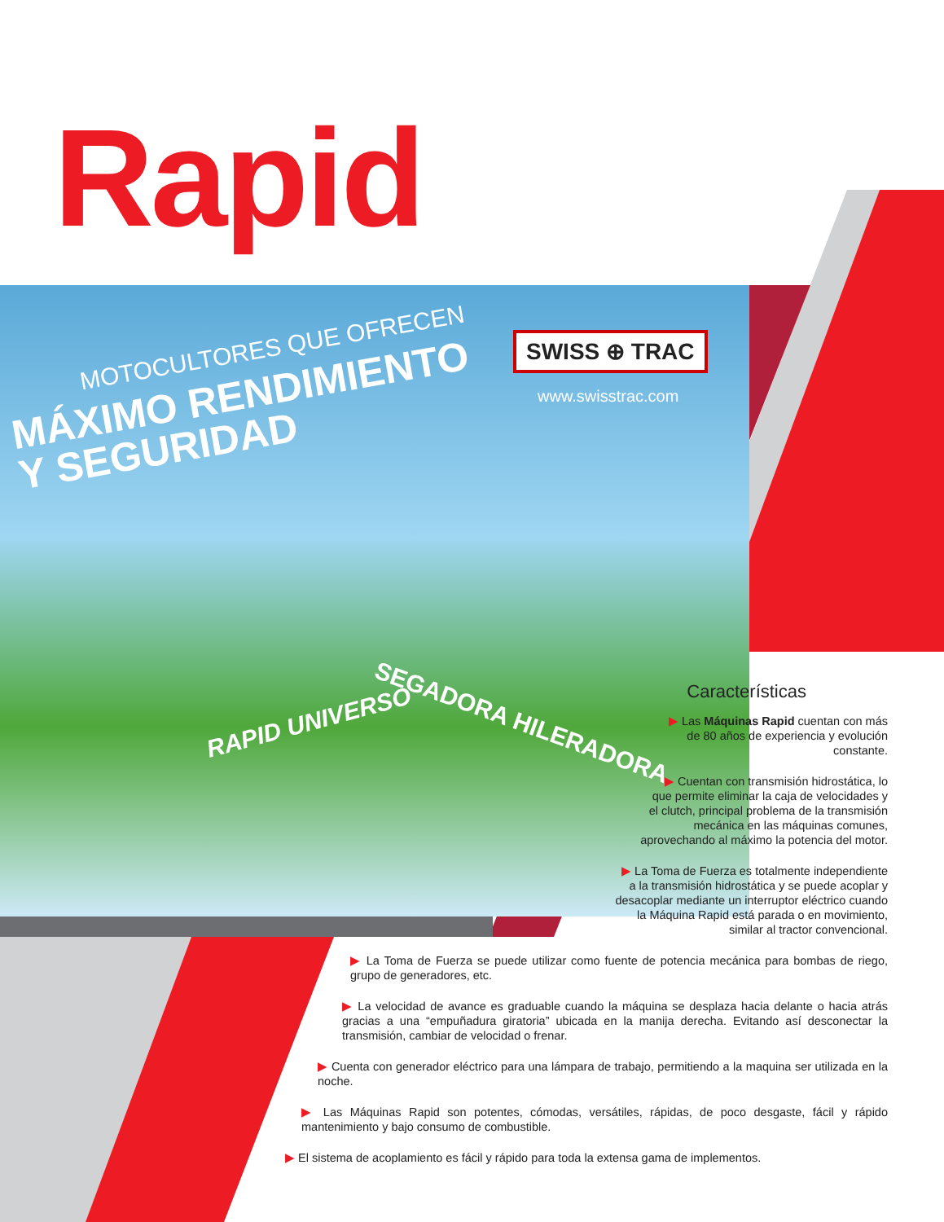Rapid
MOTOCULTORES QUE OFRECEN
MÁXIMO RENDIMIENTO
Y SEGURIDAD
SWISS ⊕ TRAC
www.swisstrac.com
RAPID UNIVERSO SEGADORA HILERADORA
Características
▶ Las Máquinas Rapid cuentan con más
de 80 años de experiencia y evolución
constante.
▶ Cuentan con transmisión hidrostática, lo
que permite eliminar la caja de velocidades y
el clutch, principal problema de la transmisión
mecánica en las máquinas comunes,
aprovechando al máximo la potencia del motor.
▶ La Toma de Fuerza es totalmente independiente
a la transmisión hidrostática y se puede acoplar y
desacoplar mediante un interruptor eléctrico cuando
la Máquina Rapid está parada o en movimiento,
similar al tractor convencional.
▶ La Toma de Fuerza se puede utilizar como fuente de potencia mecánica para bombas de riego, grupo de generadores, etc.
▶ La velocidad de avance es graduable cuando la máquina se desplaza hacia delante o hacia atrás gracias a una “empuñadura giratoria” ubicada en la manija derecha. Evitando así desconectar la transmisión, cambiar de velocidad o frenar.
▶ Cuenta con generador eléctrico para una lámpara de trabajo, permitiendo a la maquina ser utilizada en la noche.
▶ Las Máquinas Rapid son potentes, cómodas, versátiles, rápidas, de poco desgaste, fácil y rápido mantenimiento y bajo consumo de combustible.
▶ El sistema de acoplamiento es fácil y rápido para toda la extensa gama de implementos.